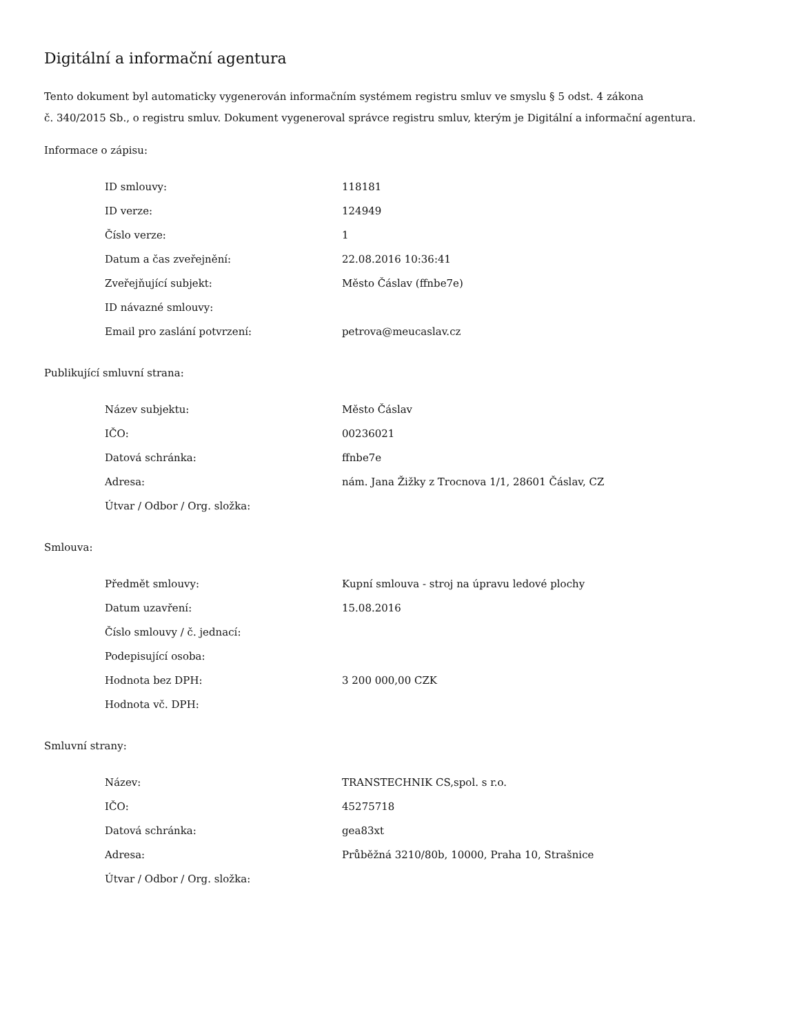Digitální a informační agentura
Tento dokument byl automaticky vygenerován informačním systémem registru smluv ve smyslu § 5 odst. 4 zákona
č. 340/2015 Sb., o registru smluv. Dokument vygeneroval správce registru smluv, kterým je Digitální a informační agentura.
Informace o zápisu:
| ID smlouvy: | 118181 |
| ID verze: | 124949 |
| Číslo verze: | 1 |
| Datum a čas zveřejnění: | 22.08.2016 10:36:41 |
| Zveřejňující subjekt: | Město Čáslav (ffnbe7e) |
| ID návazné smlouvy: | |
| Email pro zaslání potvrzení: | petrova@meucaslav.cz |
Publikující smluvní strana:
| Název subjektu: | Město Čáslav |
| IČO: | 00236021 |
| Datová schránka: | ffnbe7e |
| Adresa: | nám. Jana Žižky z Trocnova 1/1, 28601 Čáslav, CZ |
| Útvar / Odbor / Org. složka: | |
Smlouva:
| Předmět smlouvy: | Kupní smlouva - stroj na úpravu ledové plochy |
| Datum uzavření: | 15.08.2016 |
| Číslo smlouvy / č. jednací: | |
| Podepisující osoba: | |
| Hodnota bez DPH: | 3 200 000,00 CZK |
| Hodnota vč. DPH: | |
Smluvní strany:
| Název: | TRANSTECHNIK CS,spol. s r.o. |
| IČO: | 45275718 |
| Datová schránka: | gea83xt |
| Adresa: | Průběžná 3210/80b, 10000, Praha 10, Strašnice |
| Útvar / Odbor / Org. složka: | |